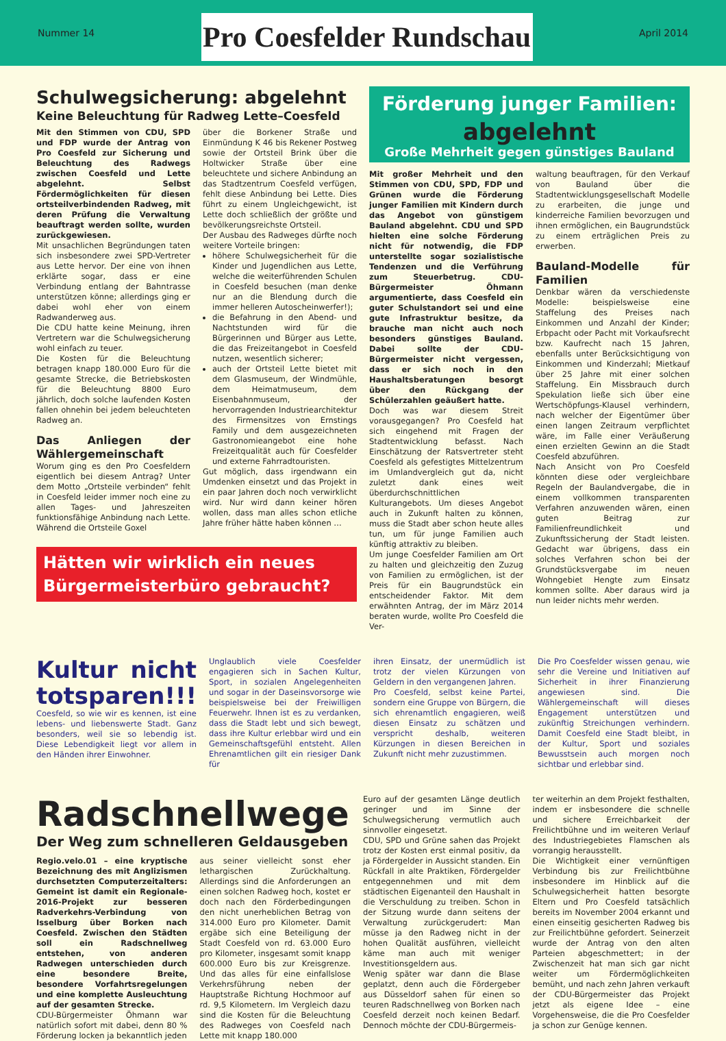Nummer 14
Pro Coesfelder Rundschau
April 2014
Schulwegsicherung: abgelehnt
Keine Beleuchtung für Radweg Lette–Coesfeld
Mit den Stimmen von CDU, SPD und FDP wurde der Antrag von Pro Coesfeld zur Sicherung und Beleuchtung des Radwegs zwischen Coesfeld und Lette abgelehnt. Selbst Fördermöglichkeiten für diesen ortsteilverbindenden Radweg, mit deren Prüfung die Verwaltung beauftragt werden sollte, wurden zurückgewiesen.
Mit unsachlichen Begründungen taten sich insbesondere zwei SPD-Vertreter aus Lette hervor. Der eine von ihnen erklärte sogar, dass er eine Verbindung entlang der Bahntrasse unterstützen könne; allerdings ging er dabei wohl eher von einem Radwanderweg aus.
Die CDU hatte keine Meinung, ihren Vertretern war die Schulwegsicherung wohl einfach zu teuer.
Die Kosten für die Beleuchtung betragen knapp 180.000 Euro für die gesamte Strecke, die Betriebskosten für die Beleuchtung 8800 Euro jährlich, doch solche laufenden Kosten fallen ohnehin bei jedem beleuchteten Radweg an.
Das Anliegen der Wählergemeinschaft
Worum ging es den Pro Coesfeldern eigentlich bei diesem Antrag? Unter dem Motto „Ortsteile verbinden“ fehlt in Coesfeld leider immer noch eine zu allen Tages- und Jahreszeiten funktionsfähige Anbindung nach Lette. Während die Ortsteile Goxel
über die Borkener Straße und Einmündung K 46 bis Rekener Postweg sowie der Ortsteil Brink über die Holtwicker Straße über eine beleuchtete und sichere Anbindung an das Stadtzentrum Coesfeld verfügen, fehlt diese Anbindung bei Lette. Dies führt zu einem Ungleichgewicht, ist Lette doch schließlich der größte und bevölkerungsreichste Ortsteil.
Der Ausbau des Radweges dürfte noch weitere Vorteile bringen:
höhere Schulwegsicherheit für die Kinder und Jugendlichen aus Lette, welche die weiterführenden Schulen in Coesfeld besuchen (man denke nur an die Blendung durch die immer helleren Autoscheinwerfer!);
die Befahrung in den Abend- und Nachtstunden wird für die Bürgerinnen und Bürger aus Lette, die das Freizeitangebot in Coesfeld nutzen, wesentlich sicherer;
auch der Ortsteil Lette bietet mit dem Glasmuseum, der Windmühle, dem Heimatmuseum, dem Eisenbahnmuseum, der hervorragenden Industriearchitektur des Firmensitzes von Ernstings Family und dem ausgezeichneten Gastronomieangebot eine hohe Freizeitqualität auch für Coesfelder und externe Fahrradtouristen.
Gut möglich, dass irgendwann ein Umdenken einsetzt und das Projekt in ein paar Jahren doch noch verwirklicht wird. Nur wird dann keiner hören wollen, dass man alles schon etliche Jahre früher hätte haben können …
Hätten wir wirklich ein neues Bürgermeisterbüro gebraucht?
Förderung junger Familien:
abgelehnt
Große Mehrheit gegen günstiges Bauland
Mit großer Mehrheit und den Stimmen von CDU, SPD, FDP und Grünen wurde die Förderung junger Familien mit Kindern durch das Angebot von günstigem Bauland abgelehnt. CDU und SPD hielten eine solche Förderung nicht für notwendig, die FDP unterstellte sogar sozialistische Tendenzen und die Verführung zum Steuerbetrug. CDU-Bürgermeister Öhmann argumentierte, dass Coesfeld ein guter Schulstandort sei und eine gute Infrastruktur besitze, da brauche man nicht auch noch besonders günstiges Bauland. Dabei sollte der CDU-Bürgermeister nicht vergessen, dass er sich noch in den Haushaltsberatungen besorgt über den Rückgang der Schülerzahlen geäußert hatte.
Doch was war diesem Streit vorausgegangen? Pro Coesfeld hat sich eingehend mit Fragen der Stadtentwicklung befasst. Nach Einschätzung der Ratsvertreter steht Coesfeld als gefestigtes Mittelzentrum im Umlandvergleich gut da, nicht zuletzt dank eines weit überdurchschnittlichen Kulturangebots. Um dieses Angebot auch in Zukunft halten zu können, muss die Stadt aber schon heute alles tun, um für junge Familien auch künftig attraktiv zu bleiben.
Um junge Coesfelder Familien am Ort zu halten und gleichzeitig den Zuzug von Familien zu ermöglichen, ist der Preis für ein Baugrundstück ein entscheidender Faktor. Mit dem erwähnten Antrag, der im März 2014 beraten wurde, wollte Pro Coesfeld die Ver-
waltung beauftragen, für den Verkauf von Bauland über die Stadtentwicklungsgesellschaft Modelle zu erarbeiten, die junge und kinderreiche Familien bevorzugen und ihnen ermöglichen, ein Baugrundstück zu einem erträglichen Preis zu erwerben.
Bauland-Modelle für Familien
Denkbar wären da verschiedenste Modelle: beispielsweise eine Staffelung des Preises nach Einkommen und Anzahl der Kinder; Erbpacht oder Pacht mit Vorkaufsrecht bzw. Kaufrecht nach 15 Jahren, ebenfalls unter Berücksichtigung von Einkommen und Kinderzahl; Mietkauf über 25 Jahre mit einer solchen Staffelung. Ein Missbrauch durch Spekulation ließe sich über eine Wertschöpfungs-Klausel verhindern, nach welcher der Eigentümer über einen langen Zeitraum verpflichtet wäre, im Falle einer Veräußerung einen erzielten Gewinn an die Stadt Coesfeld abzuführen.
Nach Ansicht von Pro Coesfeld könnten diese oder vergleichbare Regeln der Baulandvergabe, die in einem vollkommen transparenten Verfahren anzuwenden wären, einen guten Beitrag zur Familienfreundlichkeit und Zukunftssicherung der Stadt leisten. Gedacht war übrigens, dass ein solches Verfahren schon bei der Grundstücksvergabe im neuen Wohngebiet Hengte zum Einsatz kommen sollte. Aber daraus wird ja nun leider nichts mehr werden.
Kultur nicht totsparen!!!
Coesfeld, so wie wir es kennen, ist eine lebens- und liebenswerte Stadt. Ganz besonders, weil sie so lebendig ist. Diese Lebendigkeit liegt vor allem in den Händen ihrer Einwohner.
Unglaublich viele Coesfelder engagieren sich in Sachen Kultur, Sport, in sozialen Angelegenheiten und sogar in der Daseinsvorsorge wie beispielsweise bei der Freiwilligen Feuerwehr. Ihnen ist es zu verdanken, dass die Stadt lebt und sich bewegt, dass ihre Kultur erlebbar wird und ein Gemeinschaftsgefühl entsteht. Allen Ehrenamtlichen gilt ein riesiger Dank für
ihren Einsatz, der unermüdlich ist trotz der vielen Kürzungen von Geldern in den vergangenen Jahren.
Pro Coesfeld, selbst keine Partei, sondern eine Gruppe von Bürgern, die sich ehrenamtlich engagieren, weiß diesen Einsatz zu schätzen und verspricht deshalb, weiteren Kürzungen in diesen Bereichen in Zukunft nicht mehr zuzustimmen.
Die Pro Coesfelder wissen genau, wie sehr die Vereine und Initiativen auf Sicherheit in ihrer Finanzierung angewiesen sind. Die Wählergemeinschaft will dieses Engagement unterstützen und zukünftig Streichungen verhindern. Damit Coesfeld eine Stadt bleibt, in der Kultur, Sport und soziales Bewusstsein auch morgen noch sichtbar und erlebbar sind.
Radschnellwege
Der Weg zum schnelleren Geldausgeben
Regio.velo.01 – eine kryptische Bezeichnung des mit Anglizismen durchsetzten Computerzeitalters: Gemeint ist damit ein Regionale-2016-Projekt zur besseren Radverkehrs-Verbindung von Isselburg über Borken nach Coesfeld. Zwischen den Städten soll ein Radschnellweg entstehen, von anderen Radwegen unterschieden durch eine besondere Breite, besondere Vorfahrtsregelungen und eine komplette Ausleuchtung auf der gesamten Strecke.
CDU-Bürgermeister Öhmann war natürlich sofort mit dabei, denn 80 % Förderung locken ja bekanntlich jeden
aus seiner vielleicht sonst eher lethargischen Zurückhaltung. Allerdings sind die Anforderungen an einen solchen Radweg hoch, kostet er doch nach den Förderbedingungen den nicht unerheblichen Betrag von 314.000 Euro pro Kilometer. Damit ergäbe sich eine Beteiligung der Stadt Coesfeld von rd. 63.000 Euro pro Kilometer, insgesamt somit knapp 600.000 Euro bis zur Kreisgrenze. Und das alles für eine einfallslose Verkehrsführung neben der Hauptstraße Richtung Hochmoor auf rd. 9,5 Kilometern. Im Vergleich dazu sind die Kosten für die Beleuchtung des Radweges von Coesfeld nach Lette mit knapp 180.000
Euro auf der gesamten Länge deutlich geringer und im Sinne der Schulwegsicherung vermutlich auch sinnvoller eingesetzt.
CDU, SPD und Grüne sahen das Projekt trotz der Kosten erst einmal positiv, da ja Fördergelder in Aussicht standen. Ein Rückfall in alte Praktiken, Fördergelder entgegennehmen und mit dem städtischen Eigenanteil den Haushalt in die Verschuldung zu treiben. Schon in der Sitzung wurde dann seitens der Verwaltung zurückgerudert: Man müsse ja den Radweg nicht in der hohen Qualität ausführen, vielleicht käme man auch mit weniger Investitionsgeldern aus.
Wenig später war dann die Blase geplatzt, denn auch die Fördergeber aus Düsseldorf sahen für einen so teuren Radschnellweg von Borken nach Coesfeld derzeit noch keinen Bedarf. Dennoch möchte der CDU-Bürgermeis-
ter weiterhin an dem Projekt festhalten, indem er insbesondere die schnelle und sichere Erreichbarkeit der Freilichtbühne und im weiteren Verlauf des Industriegebietes Flamschen als vorrangig herausstellt.
Die Wichtigkeit einer vernünftigen Verbindung bis zur Freilichtbühne insbesondere im Hinblick auf die Schulwegsicherheit hatten besorgte Eltern und Pro Coesfeld tatsächlich bereits im November 2004 erkannt und einen einseitig gesicherten Radweg bis zur Freilichtbühne gefordert. Seinerzeit wurde der Antrag von den alten Parteien abgeschmettert; in der Zwischenzeit hat man sich gar nicht weiter um Fördermöglichkeiten bemüht, und nach zehn Jahren verkauft der CDU-Bürgermeister das Projekt jetzt als eigene Idee – eine Vorgehensweise, die die Pro Coesfelder ja schon zur Genüge kennen.